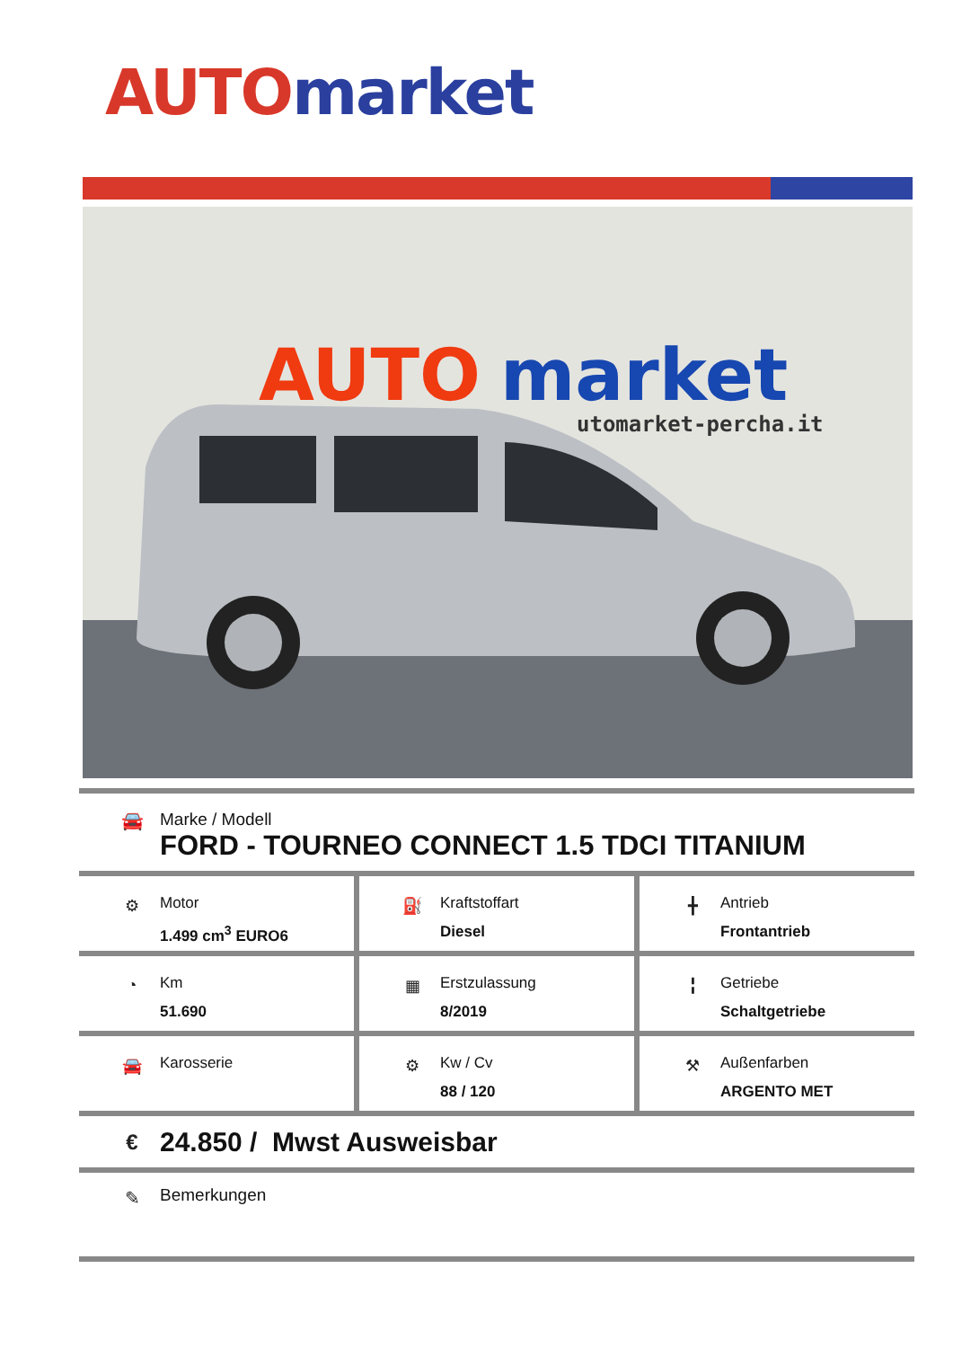AUTO market
AUTO
market
utomarket-percha.it
🚘 Marke / Modell
FORD - TOURNEO CONNECT 1.5 TDCI TITANIUM
⚙ Motor
1.499 cm<sup>3</sup> EURO6
⛽ Kraftstoffart
Diesel
╋ Antrieb
Frontantrieb
◔ Km
51.690
▦ Erstzulassung
8/2019
╏ Getriebe
Schaltgetriebe
🚘 Karosserie ⚙ Kw / Cv
88 / 120
⚒ Außenfarben
ARGENTO MET
€
24.850 / Mwst Ausweisbar
✎ Bemerkungen